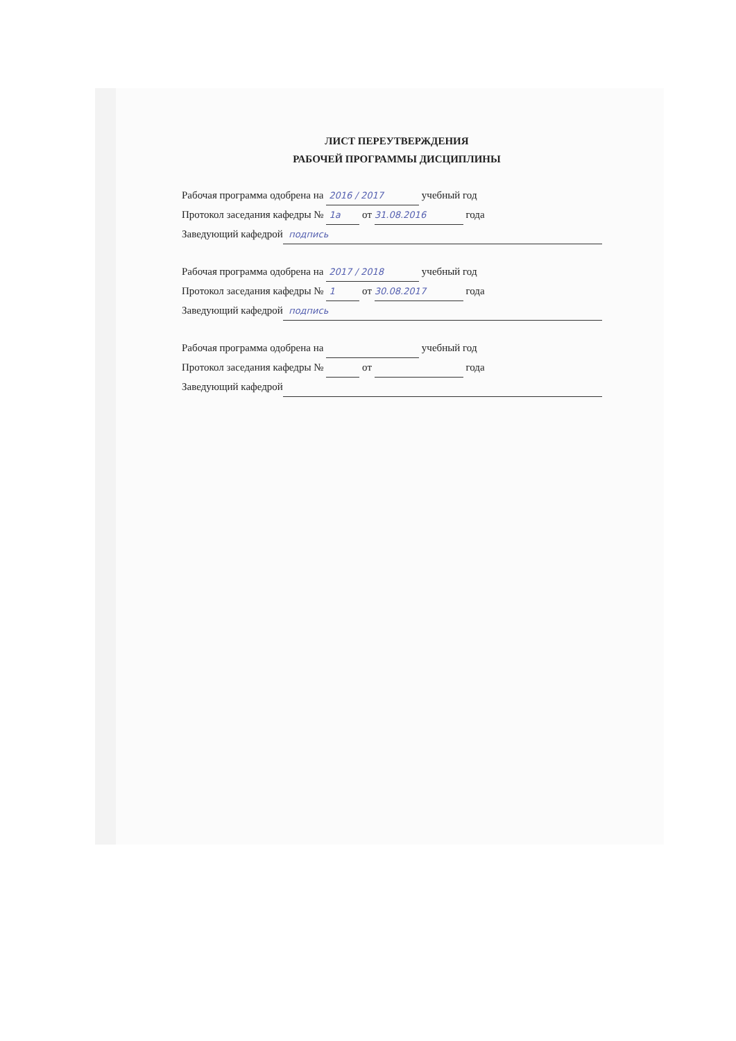ЛИСТ ПЕРЕУТВЕРЖДЕНИЯ
РАБОЧЕЙ ПРОГРАММЫ ДИСЦИПЛИНЫ
Рабочая программа одобрена на 2016 / 2017 учебный год
Протокол заседания кафедры № 1а от 31.08.2016 года
Заведующий кафедрой подпись
Рабочая программа одобрена на 2017 / 2018 учебный год
Протокол заседания кафедры № 1 от 30.08.2017 года
Заведующий кафедрой подпись
Рабочая программа одобрена на учебный год
Протокол заседания кафедры № от года
Заведующий кафедрой